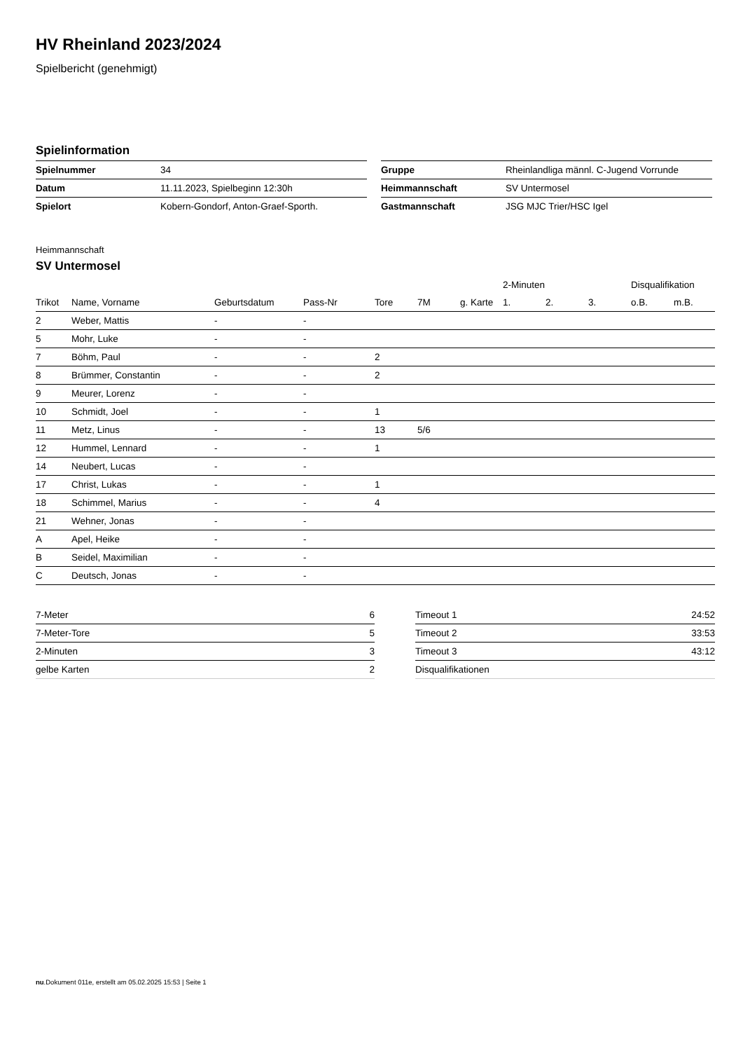HV Rheinland 2023/2024
Spielbericht (genehmigt)
Spielinformation
| Spielnummer | 34 |
| Datum | 11.11.2023, Spielbeginn 12:30h |
| Spielort | Kobern-Gondorf, Anton-Graef-Sporth. |
| Gruppe | Rheinlandliga männl. C-Jugend Vorrunde |
| Heimmannschaft | SV Untermosel |
| Gastmannschaft | JSG MJC Trier/HSC Igel |
Heimmannschaft
SV Untermosel
| | | | | | | | 2-Minuten | | | Disqualifikation | |
| --- | --- | --- | --- | --- | --- | --- | --- | --- | --- | --- | --- |
| Trikot | Name, Vorname | Geburtsdatum | Pass-Nr | Tore | 7M | g. Karte | 1. | 2. | 3. | o.B. | m.B. |
| 2 | Weber, Mattis | - | - | | | | | | | | |
| 5 | Mohr, Luke | - | - | | | | | | | | |
| 7 | Böhm, Paul | - | - | 2 | | | | | | | |
| 8 | Brümmer, Constantin | - | - | 2 | | | | | | | |
| 9 | Meurer, Lorenz | - | - | | | | | | | | |
| 10 | Schmidt, Joel | - | - | 1 | | | | | | | |
| 11 | Metz, Linus | - | - | 13 | 5/6 | | | | | | |
| 12 | Hummel, Lennard | - | - | 1 | | | | | | | |
| 14 | Neubert, Lucas | - | - | | | | | | | | |
| 17 | Christ, Lukas | - | - | 1 | | | | | | | |
| 18 | Schimmel, Marius | - | - | 4 | | | | | | | |
| 21 | Wehner, Jonas | - | - | | | | | | | | |
| A | Apel, Heike | - | - | | | | | | | | |
| B | Seidel, Maximilian | - | - | | | | | | | | |
| C | Deutsch, Jonas | - | - | | | | | | | | |
| 7-Meter | 6 |
| 7-Meter-Tore | 5 |
| 2-Minuten | 3 |
| gelbe Karten | 2 |
| Timeout 1 | 24:52 |
| Timeout 2 | 33:53 |
| Timeout 3 | 43:12 |
| Disqualifikationen | |
nu.Dokument 011e, erstellt am 05.02.2025 15:53 | Seite 1